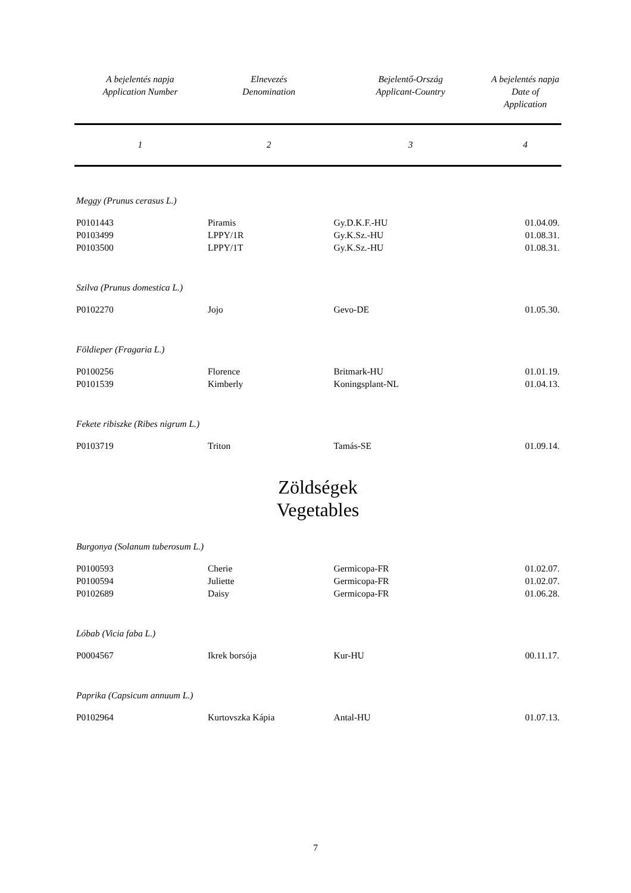| A bejelentés napja Application Number | Elnevezés Denomination | Bejelentő-Ország Applicant-Country | A bejelentés napja Date of Application |
| --- | --- | --- | --- |
| 1 | 2 | 3 | 4 |
| Meggy (Prunus cerasus L.) | | | |
| P0101443 | Piramis | Gy.D.K.F.-HU | 01.04.09. |
| P0103499 | LPPY/1R | Gy.K.Sz.-HU | 01.08.31. |
| P0103500 | LPPY/1T | Gy.K.Sz.-HU | 01.08.31. |
| Szilva (Prunus domestica L.) | | | |
| P0102270 | Jojo | Gevo-DE | 01.05.30. |
| Földieper (Fragaria L.) | | | |
| P0100256 | Florence | Britmark-HU | 01.01.19. |
| P0101539 | Kimberly | Koningsplant-NL | 01.04.13. |
| Fekete ribiszke (Ribes nigrum L.) | | | |
| P0103719 | Triton | Tamás-SE | 01.09.14. |
| Zöldségek Vegetables | | | |
| Burgonya (Solanum tuberosum L.) | | | |
| P0100593 | Cherie | Germicopa-FR | 01.02.07. |
| P0100594 | Juliette | Germicopa-FR | 01.02.07. |
| P0102689 | Daisy | Germicopa-FR | 01.06.28. |
| Lóbab (Vicia faba L.) | | | |
| P0004567 | Ikrek borsója | Kur-HU | 00.11.17. |
| Paprika (Capsicum annuum L.) | | | |
| P0102964 | Kurtovszka Kápia | Antal-HU | 01.07.13. |
7